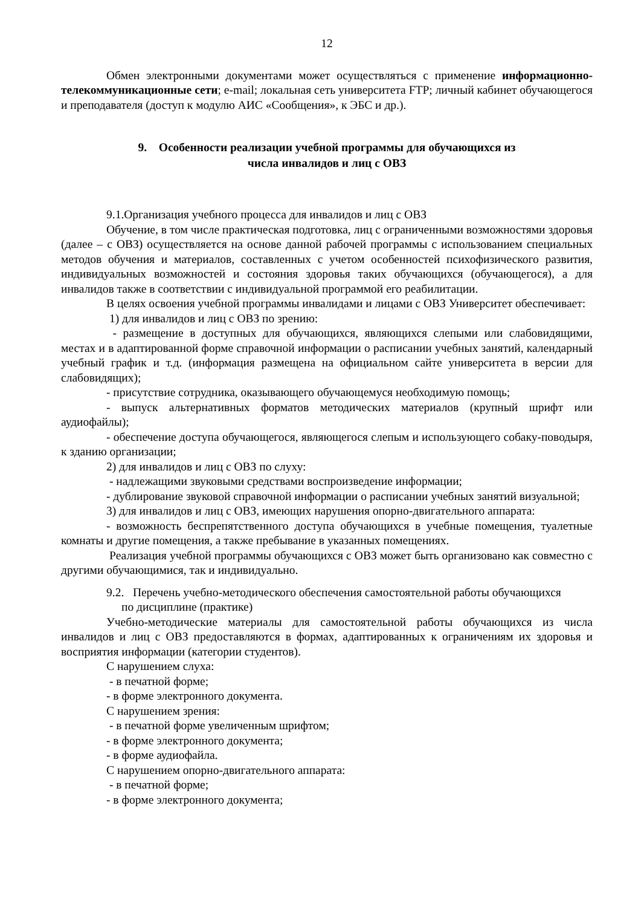12
Обмен электронными документами может осуществляться с применение информационно-телекоммуникационные сети; e-mail; локальная сеть университета FTP; личный кабинет обучающегося и преподавателя (доступ к модулю АИС «Сообщения», к ЭБС и др.).
9. Особенности реализации учебной программы для обучающихся из
числа инвалидов и лиц с ОВЗ
9.1.Организация учебного процесса для инвалидов и лиц с ОВЗ
Обучение, в том числе практическая подготовка, лиц с ограниченными возможностями здоровья (далее – с ОВЗ) осуществляется на основе данной рабочей программы с использованием специальных методов обучения и материалов, составленных с учетом особенностей психофизического развития, индивидуальных возможностей и состояния здоровья таких обучающихся (обучающегося), а для инвалидов также в соответствии с индивидуальной программой его реабилитации.
В целях освоения учебной программы инвалидами и лицами с ОВЗ Университет обеспечивает:
1) для инвалидов и лиц с ОВЗ по зрению:
- размещение в доступных для обучающихся, являющихся слепыми или слабовидящими, местах и в адаптированной форме справочной информации о расписании учебных занятий, календарный учебный график и т.д. (информация размещена на официальном сайте университета в версии для слабовидящих);
- присутствие сотрудника, оказывающего обучающемуся необходимую помощь;
- выпуск альтернативных форматов методических материалов (крупный шрифт или аудиофайлы);
- обеспечение доступа обучающегося, являющегося слепым и использующего собаку-поводыря, к зданию организации;
2) для инвалидов и лиц с ОВЗ по слуху:
- надлежащими звуковыми средствами воспроизведение информации;
- дублирование звуковой справочной информации о расписании учебных занятий визуальной;
3) для инвалидов и лиц с ОВЗ, имеющих нарушения опорно-двигательного аппарата:
- возможность беспрепятственного доступа обучающихся в учебные помещения, туалетные комнаты и другие помещения, а также пребывание в указанных помещениях.
Реализация учебной программы обучающихся с ОВЗ может быть организовано как совместно с другими обучающимися, так и индивидуально.
9.2. Перечень учебно-методического обеспечения самостоятельной работы обучающихся
по дисциплине (практике)
Учебно-методические материалы для самостоятельной работы обучающихся из числа инвалидов и лиц с ОВЗ предоставляются в формах, адаптированных к ограничениям их здоровья и восприятия информации (категории студентов).
С нарушением слуха:
- в печатной форме;
- в форме электронного документа.
С нарушением зрения:
- в печатной форме увеличенным шрифтом;
- в форме электронного документа;
- в форме аудиофайла.
С нарушением опорно-двигательного аппарата:
- в печатной форме;
- в форме электронного документа;